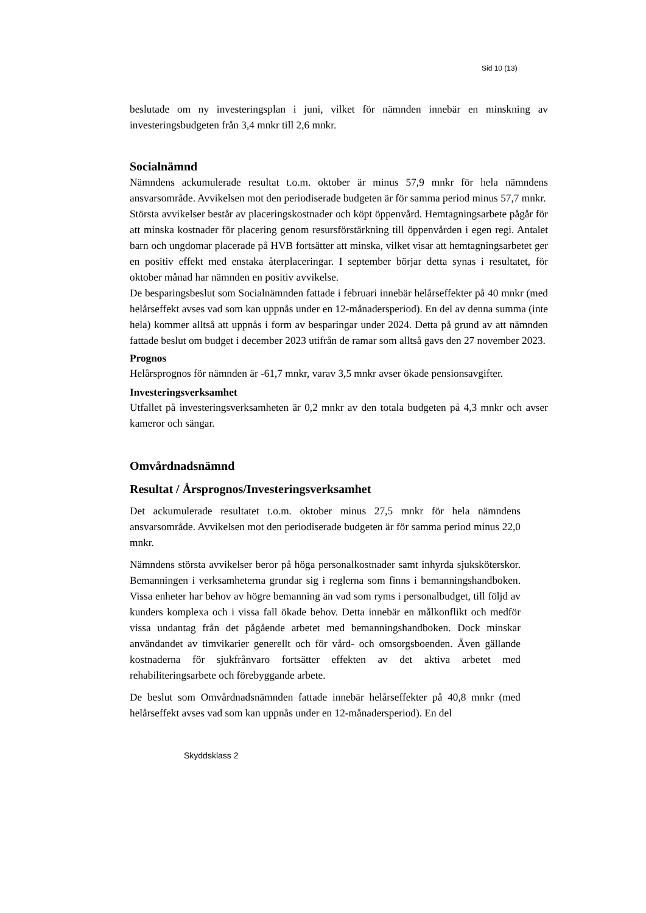Sid 10 (13)
beslutade om ny investeringsplan i juni, vilket för nämnden innebär en minskning av investeringsbudgeten från 3,4 mnkr till 2,6 mnkr.
Socialnämnd
Nämndens ackumulerade resultat t.o.m. oktober är minus 57,9 mnkr för hela nämndens ansvarsområde. Avvikelsen mot den periodiserade budgeten är för samma period minus 57,7 mnkr.
Största avvikelser består av placeringskostnader och köpt öppenvård. Hemtagningsarbete pågår för att minska kostnader för placering genom resursförstärkning till öppenvården i egen regi. Antalet barn och ungdomar placerade på HVB fortsätter att minska, vilket visar att hemtagningsarbetet ger en positiv effekt med enstaka återplaceringar. I september börjar detta synas i resultatet, för oktober månad har nämnden en positiv avvikelse.
De besparingsbeslut som Socialnämnden fattade i februari innebär helårseffekter på 40 mnkr (med helårseffekt avses vad som kan uppnås under en 12-månadersperiod). En del av denna summa (inte hela) kommer alltså att uppnås i form av besparingar under 2024. Detta på grund av att nämnden fattade beslut om budget i december 2023 utifrån de ramar som alltså gavs den 27 november 2023.
Prognos
Helårsprognos för nämnden är -61,7 mnkr, varav 3,5 mnkr avser ökade pensionsavgifter.
Investeringsverksamhet
Utfallet på investeringsverksamheten är 0,2 mnkr av den totala budgeten på 4,3 mnkr och avser kameror och sängar.
Omvårdnadsnämnd
Resultat / Årsprognos/Investeringsverksamhet
Det ackumulerade resultatet t.o.m. oktober minus 27,5 mnkr för hela nämndens ansvarsområde. Avvikelsen mot den periodiserade budgeten är för samma period minus 22,0 mnkr.
Nämndens största avvikelser beror på höga personalkostnader samt inhyrda sjuksköterskor. Bemanningen i verksamheterna grundar sig i reglerna som finns i bemanningshandboken. Vissa enheter har behov av högre bemanning än vad som ryms i personalbudget, till följd av kunders komplexa och i vissa fall ökade behov. Detta innebär en målkonflikt och medför vissa undantag från det pågående arbetet med bemanningshandboken. Dock minskar användandet av timvikarier generellt och för vård- och omsorgsboenden. Även gällande kostnaderna för sjukfrånvaro fortsätter effekten av det aktiva arbetet med rehabiliteringsarbete och förebyggande arbete.
De beslut som Omvårdnadsnämnden fattade innebär helårseffekter på 40,8 mnkr (med helårseffekt avses vad som kan uppnås under en 12-månadersperiod). En del
Skyddsklass 2